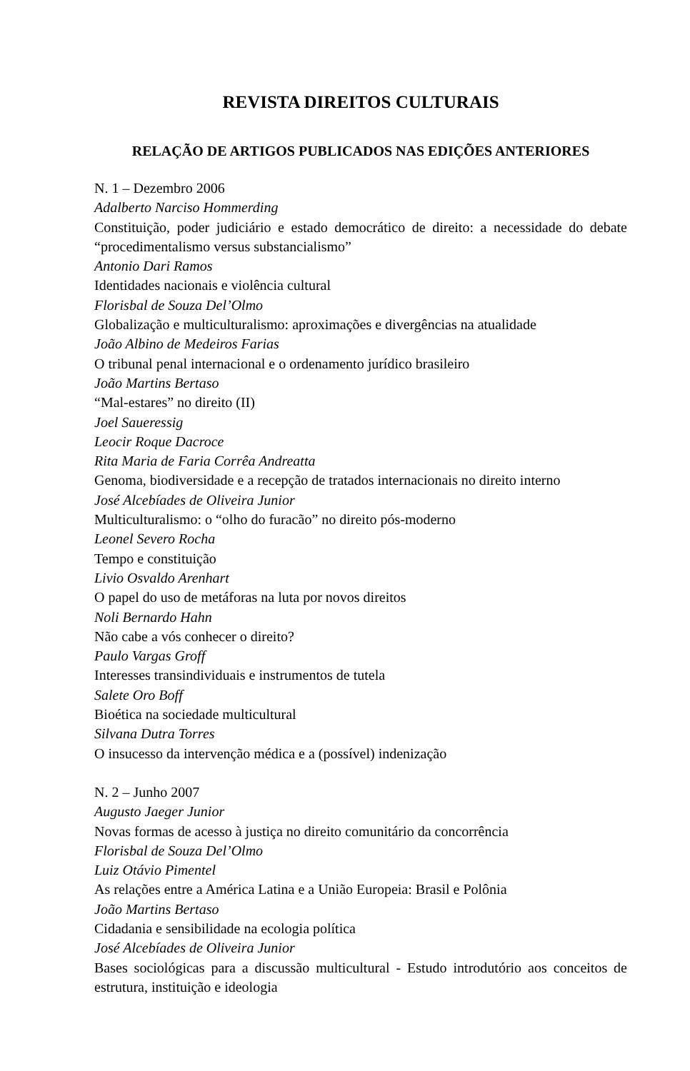REVISTA DIREITOS CULTURAIS
RELAÇÃO DE ARTIGOS PUBLICADOS NAS EDIÇÕES ANTERIORES
N. 1 – Dezembro 2006
Adalberto Narciso Hommerding
Constituição, poder judiciário e estado democrático de direito: a necessidade do debate “procedimentalismo versus substancialismo”
Antonio Dari Ramos
Identidades nacionais e violência cultural
Florisbal de Souza Del’Olmo
Globalização e multiculturalismo: aproximações e divergências na atualidade
João Albino de Medeiros Farias
O tribunal penal internacional e o ordenamento jurídico brasileiro
João Martins Bertaso
“Mal-estares” no direito (II)
Joel Saueressig
Leocir Roque Dacroce
Rita Maria de Faria Corrêa Andreatta
Genoma, biodiversidade e a recepção de tratados internacionais no direito interno
José Alcebíades de Oliveira Junior
Multiculturalismo: o “olho do furacão” no direito pós-moderno
Leonel Severo Rocha
Tempo e constituição
Livio Osvaldo Arenhart
O papel do uso de metáforas na luta por novos direitos
Noli Bernardo Hahn
Não cabe a vós conhecer o direito?
Paulo Vargas Groff
Interesses transindividuais e instrumentos de tutela
Salete Oro Boff
Bioética na sociedade multicultural
Silvana Dutra Torres
O insucesso da intervenção médica e a (possível) indenização
N. 2 – Junho 2007
Augusto Jaeger Junior
Novas formas de acesso à justiça no direito comunitário da concorrência
Florisbal de Souza Del’Olmo
Luiz Otávio Pimentel
As relações entre a América Latina e a União Europeia: Brasil e Polônia
João Martins Bertaso
Cidadania e sensibilidade na ecologia política
José Alcebíades de Oliveira Junior
Bases sociológicas para a discussão multicultural - Estudo introdutório aos conceitos de estrutura, instituição e ideologia